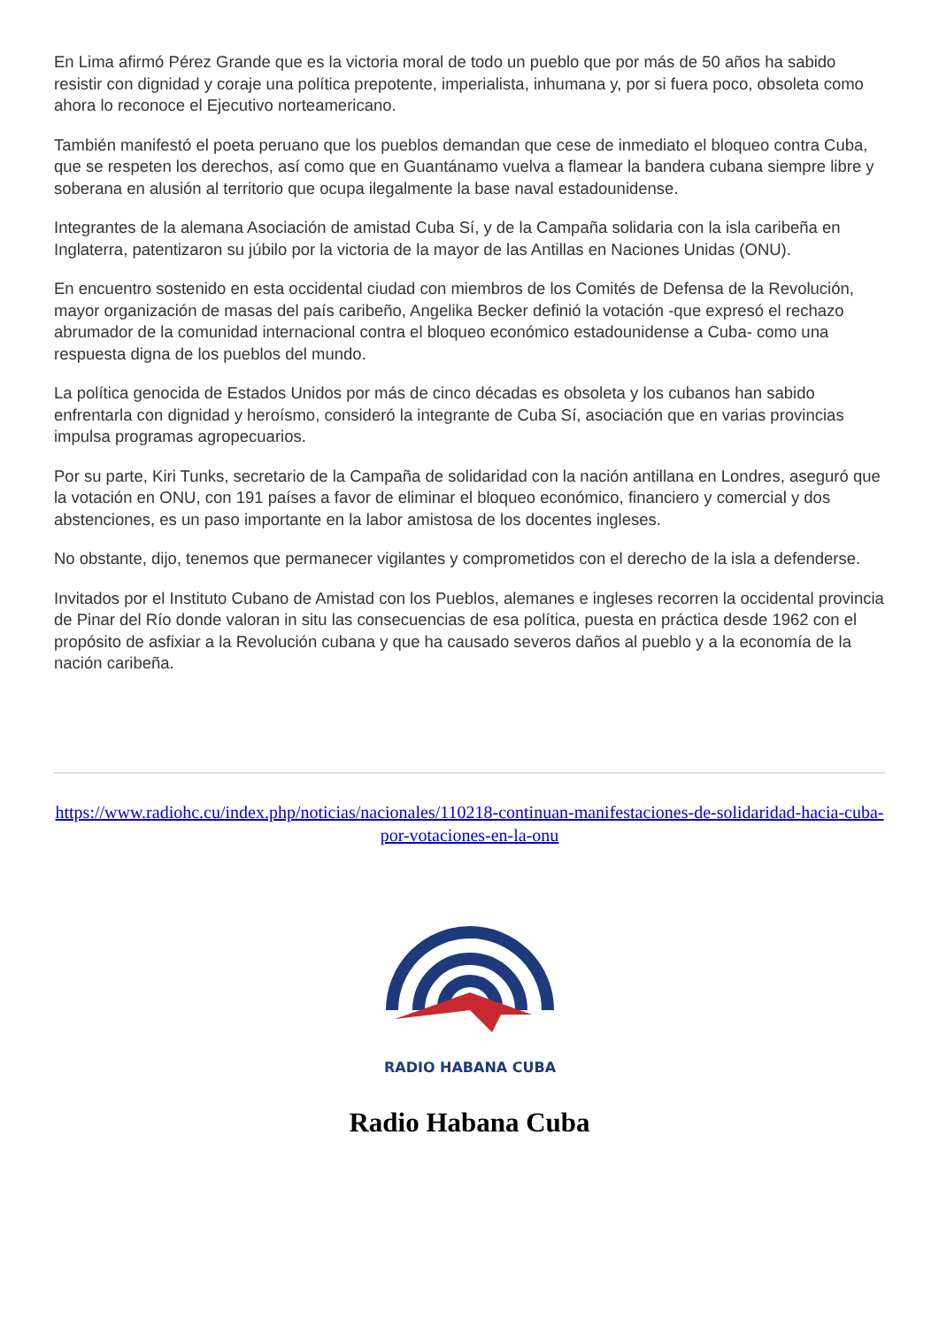En Lima afirmó Pérez Grande que es la victoria moral de todo un pueblo que por más de 50 años ha sabido resistir con dignidad y coraje una política prepotente, imperialista, inhumana y, por si fuera poco, obsoleta como ahora lo reconoce el Ejecutivo norteamericano.
También manifestó el poeta peruano que los pueblos demandan que cese de inmediato el bloqueo contra Cuba, que se respeten los derechos, así como que en Guantánamo vuelva a flamear la bandera cubana siempre libre y soberana en alusión al territorio que ocupa ilegalmente la base naval estadounidense.
Integrantes de la alemana Asociación de amistad Cuba Sí, y de la Campaña solidaria con la isla caribeña en Inglaterra, patentizaron su júbilo por la victoria de la mayor de las Antillas en Naciones Unidas (ONU).
En encuentro sostenido en esta occidental ciudad con miembros de los Comités de Defensa de la Revolución, mayor organización de masas del país caribeño, Angelika Becker definió la votación -que expresó el rechazo abrumador de la comunidad internacional contra el bloqueo económico estadounidense a Cuba- como una respuesta digna de los pueblos del mundo.
La política genocida de Estados Unidos por más de cinco décadas es obsoleta y los cubanos han sabido enfrentarla con dignidad y heroísmo, consideró la integrante de Cuba Sí, asociación que en varias provincias impulsa programas agropecuarios.
Por su parte, Kiri Tunks, secretario de la Campaña de solidaridad con la nación antillana en Londres, aseguró que la votación en ONU, con 191 países a favor de eliminar el bloqueo económico, financiero y comercial y dos abstenciones, es un paso importante en la labor amistosa de los docentes ingleses.
No obstante, dijo, tenemos que permanecer vigilantes y comprometidos con el derecho de la isla a defenderse.
Invitados por el Instituto Cubano de Amistad con los Pueblos, alemanes e ingleses recorren la occidental provincia de Pinar del Río donde valoran in situ las consecuencias de esa política, puesta en práctica desde 1962 con el propósito de asfixiar a la Revolución cubana y que ha causado severos daños al pueblo y a la economía de la nación caribeña.
https://www.radiohc.cu/index.php/noticias/nacionales/110218-continuan-manifestaciones-de-solidaridad-hacia-cuba-por-votaciones-en-la-onu
RADIO HABANA CUBA
Radio Habana Cuba